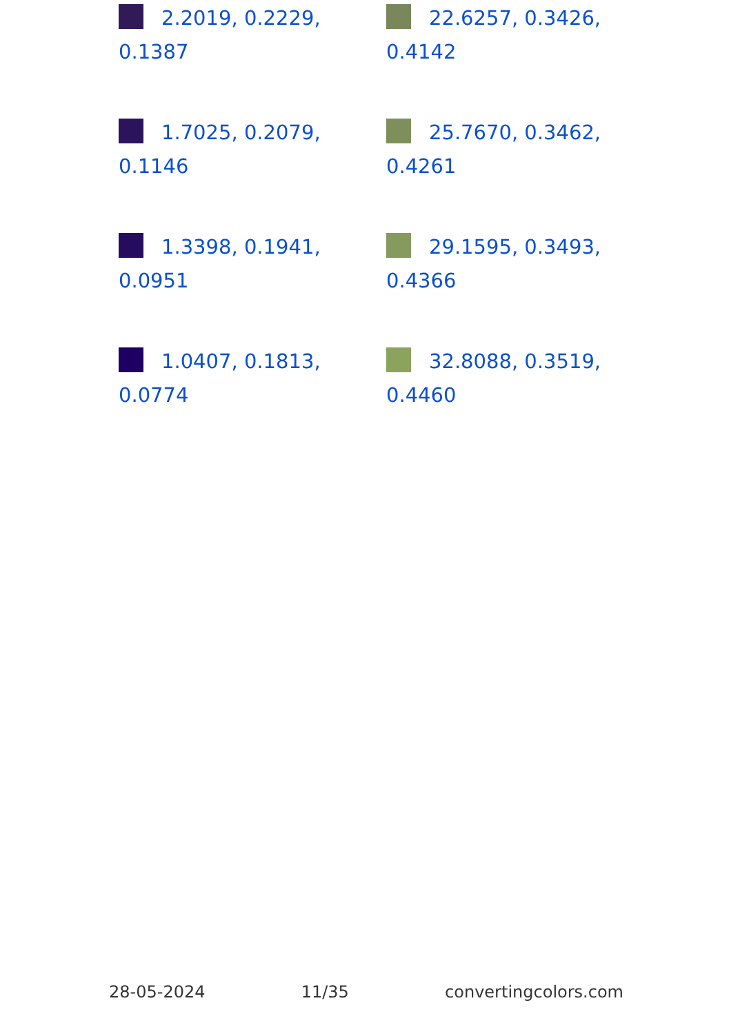2.2019, 0.2229,
0.1387
22.6257, 0.3426,
0.4142
1.7025, 0.2079,
0.1146
25.7670, 0.3462,
0.4261
1.3398, 0.1941,
0.0951
29.1595, 0.3493,
0.4366
1.0407, 0.1813,
0.0774
32.8088, 0.3519,
0.4460
28-05-2024 11/35 convertingcolors.com